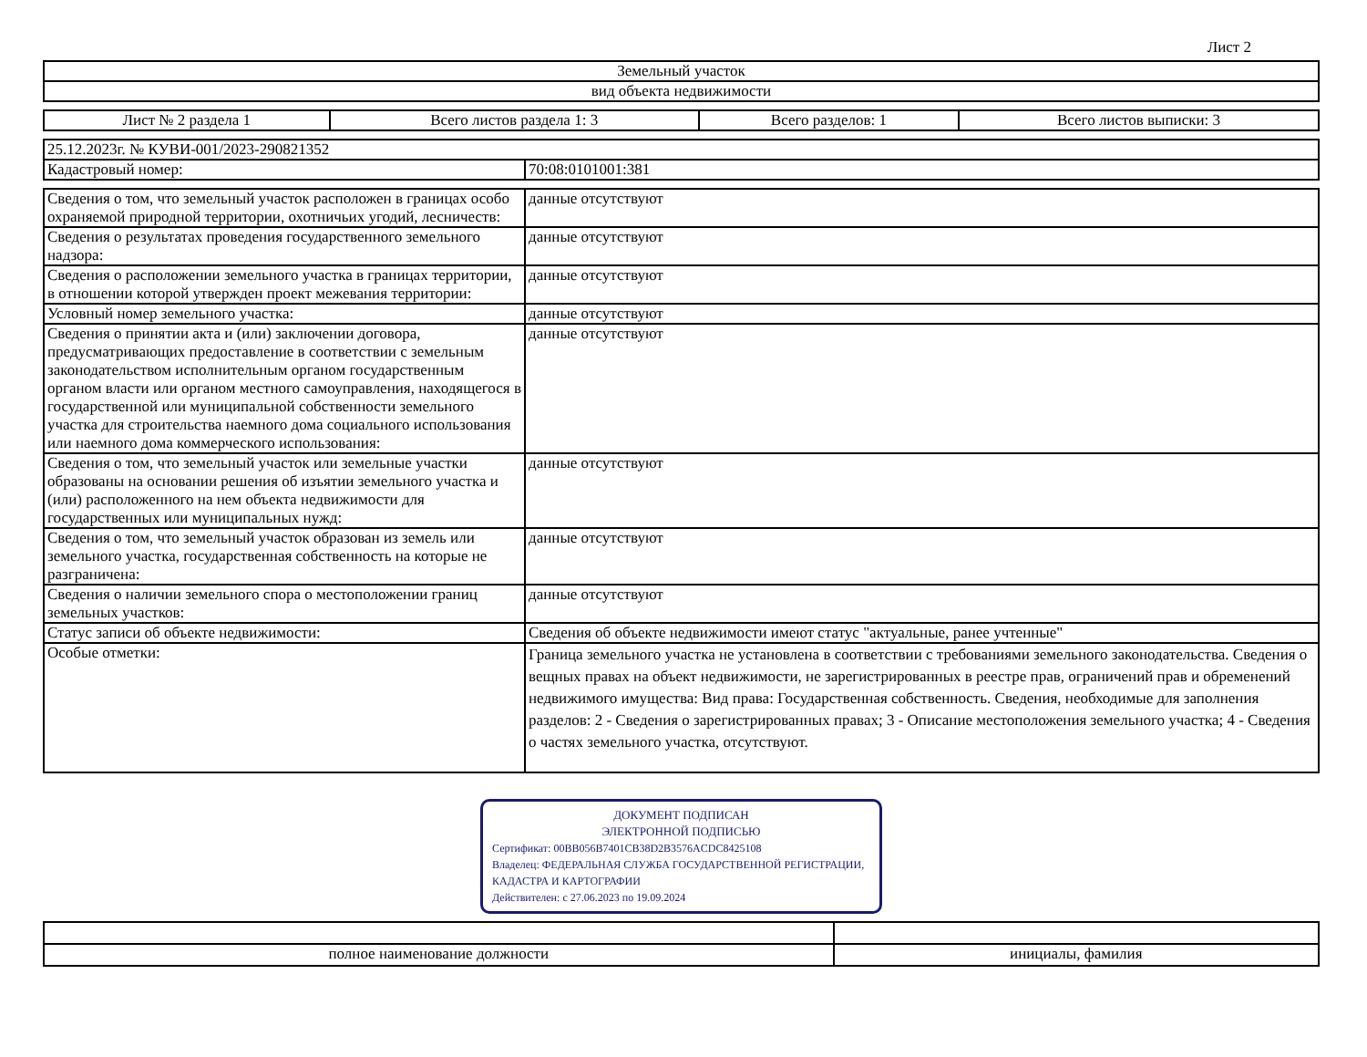Лист 2
| Земельный участок |
| вид объекта недвижимости |
| Лист № 2 раздела 1 | Всего листов раздела 1: 3 | Всего разделов: 1 | Всего листов выписки: 3 |
| 25.12.2023г. № КУВИ-001/2023-290821352 | |
| Кадастровый номер: | 70:08:0101001:381 |
| Сведения о том, что земельный участок расположен в границах особо охраняемой природной территории, охотничьих угодий, лесничеств: | данные отсутствуют |
| Сведения о результатах проведения государственного земельного надзора: | данные отсутствуют |
| Сведения о расположении земельного участка в границах территории, в отношении которой утвержден проект межевания территории: | данные отсутствуют |
| Условный номер земельного участка: | данные отсутствуют |
| Сведения о принятии акта и (или) заключении договора, предусматривающих предоставление в соответствии с земельным законодательством исполнительным органом государственным органом власти или органом местного самоуправления, находящегося в государственной или муниципальной собственности земельного участка для строительства наемного дома социального использования или наемного дома коммерческого использования: | данные отсутствуют |
| Сведения о том, что земельный участок или земельные участки образованы на основании решения об изъятии земельного участка и (или) расположенного на нем объекта недвижимости для государственных или муниципальных нужд: | данные отсутствуют |
| Сведения о том, что земельный участок образован из земель или земельного участка, государственная собственность на которые не разграничена: | данные отсутствуют |
| Сведения о наличии земельного спора о местоположении границ земельных участков: | данные отсутствуют |
| Статус записи об объекте недвижимости: | Сведения об объекте недвижимости имеют статус "актуальные, ранее учтенные" |
| Особые отметки: | Граница земельного участка не установлена в соответствии с требованиями земельного законодательства. Сведения о вещных правах на объект недвижимости, не зарегистрированных в реестре прав, ограничений прав и обременений недвижимого имущества: Вид права: Государственная собственность. Сведения, необходимые для заполнения разделов: 2 - Сведения о зарегистрированных правах; 3 - Описание местоположения земельного участка; 4 - Сведения о частях земельного участка, отсутствуют. |
ДОКУМЕНТ ПОДПИСАН
ЭЛЕКТРОННОЙ ПОДПИСЬЮ
Сертификат: 00BB056B7401CB38D2B3576ACDC8425108
Владелец: ФЕДЕРАЛЬНАЯ СЛУЖБА ГОСУДАРСТВЕННОЙ РЕГИСТРАЦИИ, КАДАСТРА И КАРТОГРАФИИ
Действителен: с 27.06.2023 по 19.09.2024
| полное наименование должности | инициалы, фамилия |